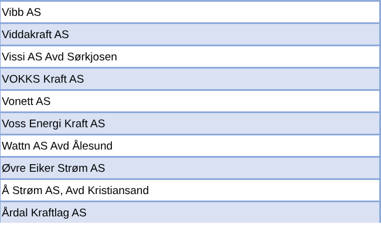| Vibb AS |
| Viddakraft AS |
| Vissi AS Avd Sørkjosen |
| VOKKS Kraft AS |
| Vonett AS |
| Voss Energi Kraft AS |
| Wattn AS Avd Ålesund |
| Øvre Eiker Strøm AS |
| Å Strøm AS, Avd Kristiansand |
| Årdal Kraftlag AS |